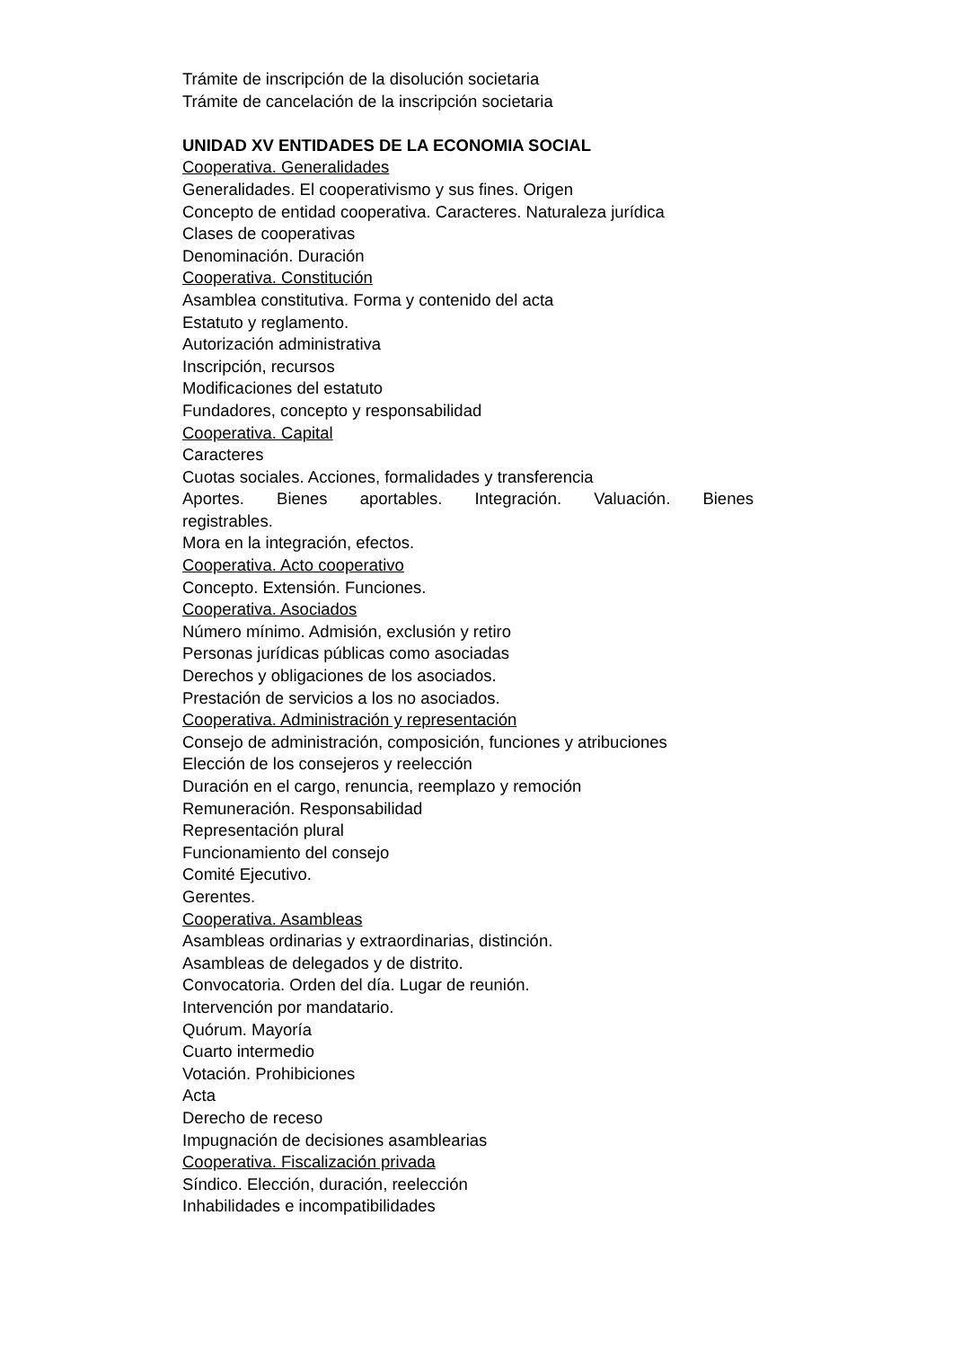Trámite de inscripción de la disolución societaria
Trámite de cancelación de la inscripción societaria
UNIDAD XV ENTIDADES DE LA ECONOMIA SOCIAL
Cooperativa. Generalidades
Generalidades. El cooperativismo y sus fines. Origen
Concepto de entidad cooperativa. Caracteres. Naturaleza jurídica
Clases de cooperativas
Denominación. Duración
Cooperativa. Constitución
Asamblea constitutiva. Forma y contenido del acta
Estatuto y reglamento.
Autorización administrativa
Inscripción, recursos
Modificaciones del estatuto
Fundadores, concepto y responsabilidad
Cooperativa. Capital
Caracteres
Cuotas sociales. Acciones, formalidades y transferencia
Aportes. Bienes aportables. Integración. Valuación. Bienes
registrables.
Mora en la integración, efectos.
Cooperativa. Acto cooperativo
Concepto. Extensión. Funciones.
Cooperativa. Asociados
Número mínimo. Admisión, exclusión y retiro
Personas jurídicas públicas como asociadas
Derechos y obligaciones de los asociados.
Prestación de servicios a los no asociados.
Cooperativa. Administración y representación
Consejo de administración, composición, funciones y atribuciones
Elección de los consejeros y reelección
Duración en el cargo, renuncia, reemplazo y remoción
Remuneración. Responsabilidad
Representación plural
Funcionamiento del consejo
Comité Ejecutivo.
Gerentes.
Cooperativa. Asambleas
Asambleas ordinarias y extraordinarias, distinción.
Asambleas de delegados y de distrito.
Convocatoria. Orden del día. Lugar de reunión.
Intervención por mandatario.
Quórum. Mayoría
Cuarto intermedio
Votación. Prohibiciones
Acta
Derecho de receso
Impugnación de decisiones asamblearias
Cooperativa. Fiscalización privada
Síndico. Elección, duración, reelección
Inhabilidades e incompatibilidades